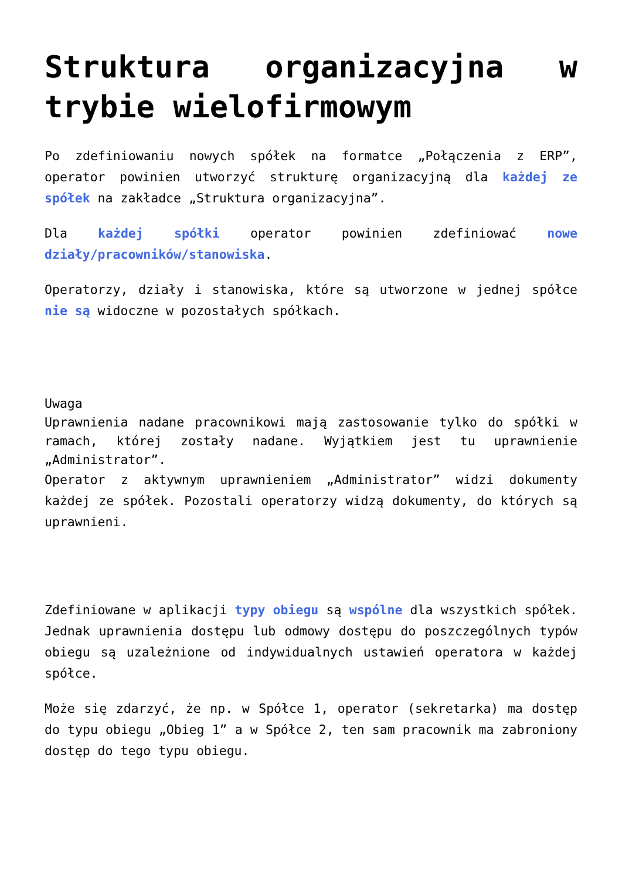Struktura organizacyjna w trybie wielofirmowym
Po zdefiniowaniu nowych spółek na formatce „Połączenia z ERP”, operator powinien utworzyć strukturę organizacyjną dla każdej ze spółek na zakładce „Struktura organizacyjna”.
Dla każdej spółki operator powinien zdefiniować nowe działy/pracowników/stanowiska.
Operatorzy, działy i stanowiska, które są utworzone w jednej spółce nie są widoczne w pozostałych spółkach.
Uwaga
Uprawnienia nadane pracownikowi mają zastosowanie tylko do spółki w ramach, której zostały nadane. Wyjątkiem jest tu uprawnienie „Administrator”.
Operator z aktywnym uprawnieniem „Administrator” widzi dokumenty każdej ze spółek. Pozostali operatorzy widzą dokumenty, do których są uprawnieni.
Zdefiniowane w aplikacji typy obiegu są wspólne dla wszystkich spółek. Jednak uprawnienia dostępu lub odmowy dostępu do poszczególnych typów obiegu są uzależnione od indywidualnych ustawień operatora w każdej spółce.
Może się zdarzyć, że np. w Spółce 1, operator (sekretarka) ma dostęp do typu obiegu „Obieg 1” a w Spółce 2, ten sam pracownik ma zabroniony dostęp do tego typu obiegu.